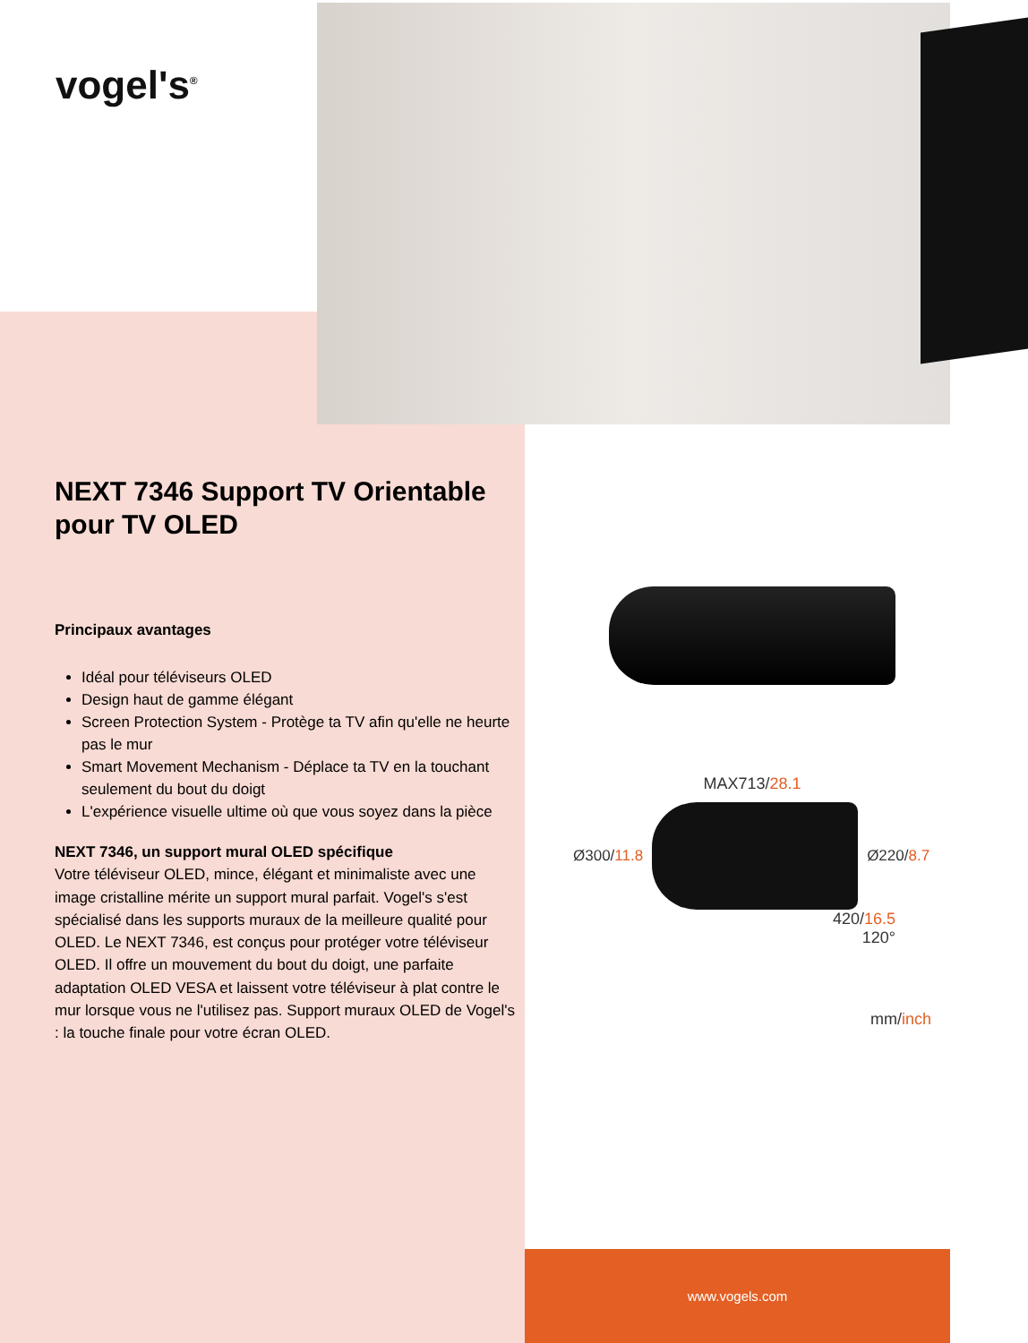vogel's<sup>®</sup>
NEXT 7346 Support TV Orientable pour TV OLED
Principaux avantages
Idéal pour téléviseurs OLED
Design haut de gamme élégant
Screen Protection System - Protège ta TV afin qu'elle ne heurte pas le mur
Smart Movement Mechanism - Déplace ta TV en la touchant seulement du bout du doigt
L'expérience visuelle ultime où que vous soyez dans la pièce
NEXT 7346, un support mural OLED spécifique
Votre téléviseur OLED, mince, élégant et minimaliste avec une image cristalline mérite un support mural parfait. Vogel's s'est spécialisé dans les supports muraux de la meilleure qualité pour OLED. Le NEXT 7346, est conçus pour protéger votre téléviseur OLED. Il offre un mouvement du bout du doigt, une parfaite adaptation OLED VESA et laissent votre téléviseur à plat contre le mur lorsque vous ne l'utilisez pas. Support muraux OLED de Vogel's : la touche finale pour votre écran OLED.
MAX713/28.1
Ø300/11.8 Ø220/8.7
420/16.5
120°
mm/inch
www.vogels.com